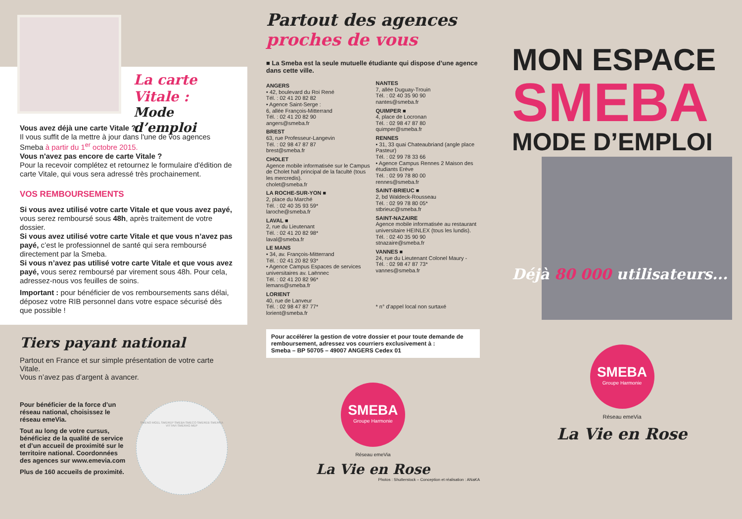La carte Vitale :
Mode d’emploi
Vous avez déjà une carte Vitale ?
Il vous suffit de la mettre à jour dans l'une de vos agences Smeba à partir du 1<sup>er</sup> octobre 2015.
Vous n'avez pas encore de carte Vitale ?
Pour la recevoir complétez et retournez le formulaire d'édition de carte Vitale, qui vous sera adressé très prochainement.
VOS REMBOURSEMENTS
Si vous avez utilisé votre carte Vitale et que vous avez payé, vous serez remboursé sous 48h, après traitement de votre dossier.
Si vous avez utilisé votre carte Vitale et que vous n’avez pas payé, c’est le professionnel de santé qui sera remboursé directement par la Smeba.
Si vous n’avez pas utilisé votre carte Vitale et que vous avez payé, vous serez remboursé par virement sous 48h. Pour cela, adressez-nous vos feuilles de soins.
Important : pour bénéficier de vos remboursements sans délai, déposez votre RIB personnel dans votre espace sécurisé dès que possible !
Tiers payant national
Partout en France et sur simple présentation de votre carte Vitale.
Vous n’avez pas d’argent à avancer.
Pour bénéficier de la force d’un réseau national, choisissez le réseau emeVia.
Tout au long de votre cursus, bénéficiez de la qualité de service et d’un accueil de proximité sur le territoire national. Coordonnées des agences sur www.emevia.com
Plus de 160 accueils de proximité.
SMENO MGEL SMEREP SMEBA SMECO SMEREB SMERRA VITTAVI SMERAG MEP
Partout des agences
proches de vous
■ La Smeba est la seule mutuelle étudiante qui dispose d’une agence dans cette ville.
ANGERS
• 42, boulevard du Roi René
Tél. : 02 41 20 82 82
• Agence Saint-Serge :
6, allée François-Mitterrand
Tél. : 02 41 20 82 90
angers@smeba.fr
BREST
63, rue Professeur-Langevin
Tél. : 02 98 47 87 87
brest@smeba.fr
CHOLET
Agence mobile informatisée sur le Campus de Cholet hall principal de la faculté (tous les mercredis).
cholet@smeba.fr
LA ROCHE-SUR-YON ■
2, place du Marché
Tél. : 02 40 35 93 59*
laroche@smeba.fr
LAVAL ■
2, rue du Lieutenant
Tél. : 02 41 20 82 98*
laval@smeba.fr
LE MANS
• 34, av. François-Mitterrand
Tél. : 02 41 20 82 93*
• Agence Campus Espaces de services universitaires av. Laënnec
Tél. : 02 41 20 82 96*
lemans@smeba.fr
LORIENT
40, rue de Lanveur
Tél. : 02 98 47 87 77*
lorient@smeba.fr
NANTES
7, allée Duguay-Trouin
Tél. : 02 40 35 90 90
nantes@smeba.fr
QUIMPER ■
4, place de Locronan
Tél. : 02 98 47 87 80
quimper@smeba.fr
RENNES
• 31, 33 quai Chateaubriand (angle place Pasteur)
Tél. : 02 99 78 33 66
• Agence Campus Rennes 2 Maison des étudiants Erève
Tél. : 02 99 78 80 00
rennes@smeba.fr
SAINT-BRIEUC ■
2, bd Waldeck-Rousseau
Tél. : 02 99 78 80 05*
stbrieuc@smeba.fr
SAINT-NAZAIRE
Agence mobile informatisée au restaurant universitaire HEINLEX (tous les lundis).
Tél. : 02 40 35 90 90
stnazaire@smeba.fr
VANNES ■
24, rue du Lieutenant Colonel Maury -
Tél. : 02 98 47 87 73*
vannes@smeba.fr
* n° d’appel local non surtaxé
Pour accélérer la gestion de votre dossier et pour toute demande de remboursement, adressez vos courriers exclusivement à :
Smeba – BP 50705 – 49007 ANGERS Cedex 01
SMEBA
Groupe Harmonie
Réseau emeVia
La Vie en Rose
Photos : Shutterstock – Conception et réalisation : ANaKA
MON ESPACE
SMEBA
MODE D’EMPLOI
Déjà 80 000 utilisateurs...
SMEBA
Groupe Harmonie
Réseau emeVia
La Vie en Rose